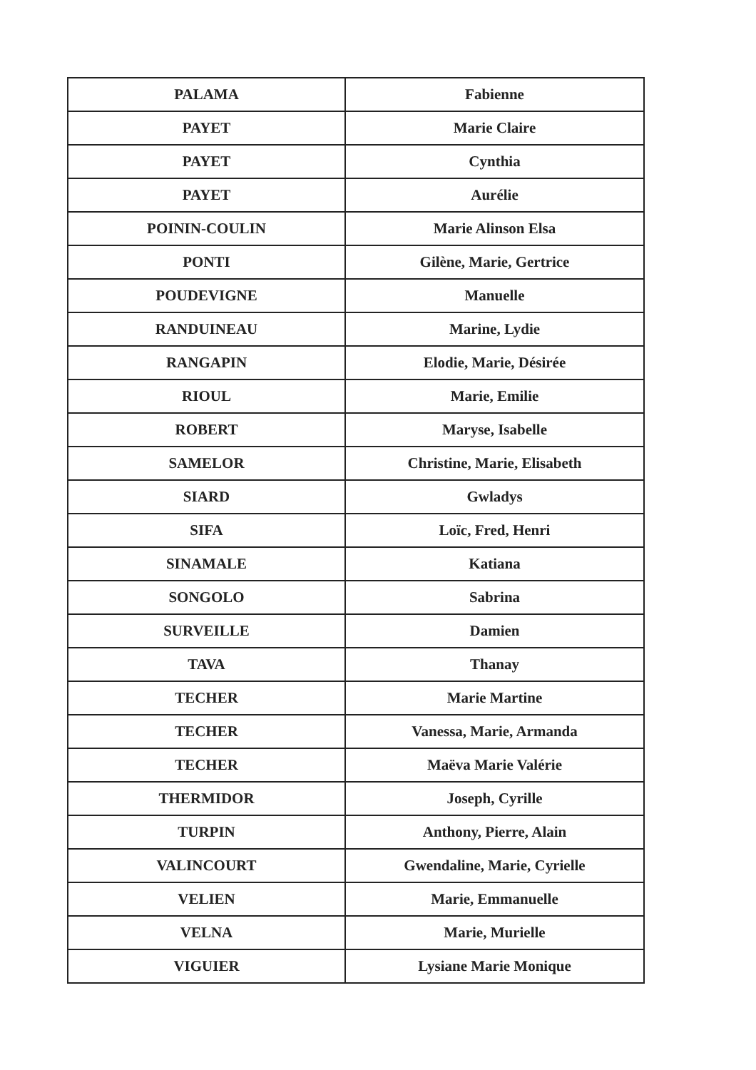| PALAMA | Fabienne |
| PAYET | Marie Claire |
| PAYET | Cynthia |
| PAYET | Aurélie |
| POININ-COULIN | Marie Alinson Elsa |
| PONTI | Gilène, Marie, Gertrice |
| POUDEVIGNE | Manuelle |
| RANDUINEAU | Marine, Lydie |
| RANGAPIN | Elodie, Marie, Désirée |
| RIOUL | Marie, Emilie |
| ROBERT | Maryse, Isabelle |
| SAMELOR | Christine, Marie, Elisabeth |
| SIARD | Gwladys |
| SIFA | Loïc, Fred, Henri |
| SINAMALE | Katiana |
| SONGOLO | Sabrina |
| SURVEILLE | Damien |
| TAVA | Thanay |
| TECHER | Marie Martine |
| TECHER | Vanessa, Marie, Armanda |
| TECHER | Maëva Marie Valérie |
| THERMIDOR | Joseph, Cyrille |
| TURPIN | Anthony, Pierre, Alain |
| VALINCOURT | Gwendaline, Marie, Cyrielle |
| VELIEN | Marie, Emmanuelle |
| VELNA | Marie, Murielle |
| VIGUIER | Lysiane Marie Monique |